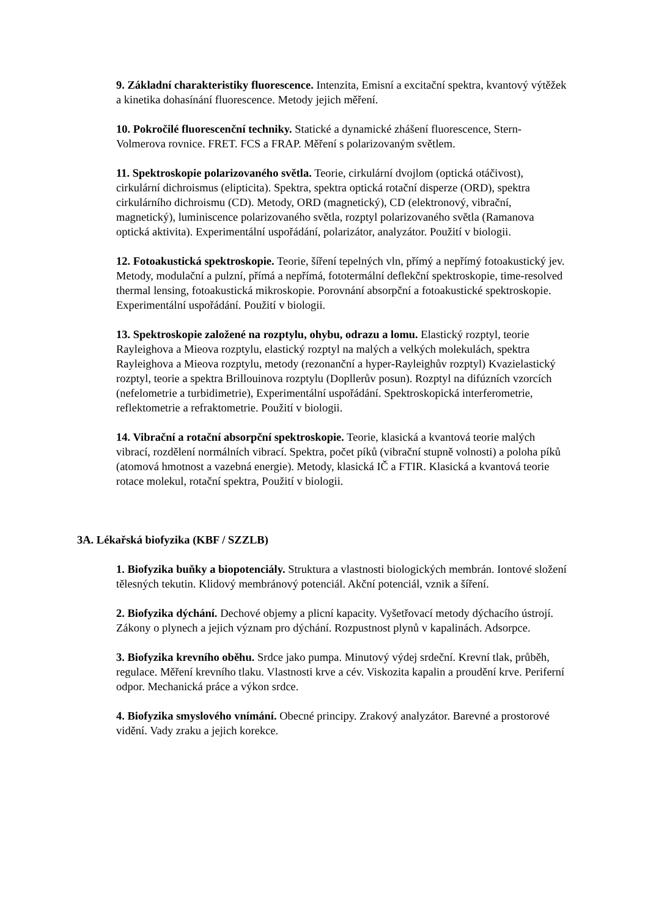9. Základní charakteristiky fluorescence. Intenzita, Emisní a excitační spektra, kvantový výtěžek a kinetika dohasínání fluorescence. Metody jejich měření.
10. Pokročilé fluorescenční techniky. Statické a dynamické zhášení fluorescence, Stern-Volmerova rovnice. FRET. FCS a FRAP. Měření s polarizovaným světlem.
11. Spektroskopie polarizovaného světla. Teorie, cirkulární dvojlom (optická otáčivost), cirkulární dichroismus (elipticita). Spektra, spektra optická rotační disperze (ORD), spektra cirkulárního dichroismu (CD). Metody, ORD (magnetický), CD (elektronový, vibrační, magnetický), luminiscence polarizovaného světla, rozptyl polarizovaného světla (Ramanova optická aktivita). Experimentální uspořádání, polarizátor, analyzátor. Použití v biologii.
12. Fotoakustická spektroskopie. Teorie, šíření tepelných vln, přímý a nepřímý fotoakustický jev. Metody, modulační a pulzní, přímá a nepřímá, fototermální deflekční spektroskopie, time-resolved thermal lensing, fotoakustická mikroskopie. Porovnání absorpční a fotoakustické spektroskopie. Experimentální uspořádání. Použití v biologii.
13. Spektroskopie založené na rozptylu, ohybu, odrazu a lomu. Elastický rozptyl, teorie Rayleighova a Mieova rozptylu, elastický rozptyl na malých a velkých molekulách, spektra Rayleighova a Mieova rozptylu, metody (rezonanční a hyper-Rayleighův rozptyl) Kvazielastický rozptyl, teorie a spektra Brillouinova rozptylu (Dopllerův posun). Rozptyl na difúzních vzorcích (nefelometrie a turbidimetrie), Experimentální uspořádání. Spektroskopická interferometrie, reflektometrie a refraktometrie. Použití v biologii.
14. Vibrační a rotační absorpční spektroskopie. Teorie, klasická a kvantová teorie malých vibrací, rozdělení normálních vibrací. Spektra, počet píků (vibrační stupně volnosti) a poloha píků (atomová hmotnost a vazebná energie). Metody, klasická IČ a FTIR. Klasická a kvantová teorie rotace molekul, rotační spektra, Použití v biologii.
3A. Lékařská biofyzika (KBF / SZZLB)
1. Biofyzika buňky a biopotenciály. Struktura a vlastnosti biologických membrán. Iontové složení tělesných tekutin. Klidový membránový potenciál. Akční potenciál, vznik a šíření.
2. Biofyzika dýchání. Dechové objemy a plicní kapacity. Vyšetřovací metody dýchacího ústrojí. Zákony o plynech a jejich význam pro dýchání. Rozpustnost plynů v kapalinách. Adsorpce.
3. Biofyzika krevního oběhu. Srdce jako pumpa. Minutový výdej srdeční. Krevní tlak, průběh, regulace. Měření krevního tlaku. Vlastnosti krve a cév. Viskozita kapalin a proudění krve. Periferní odpor. Mechanická práce a výkon srdce.
4. Biofyzika smyslového vnímání. Obecné principy. Zrakový analyzátor. Barevné a prostorové vidění. Vady zraku a jejich korekce.